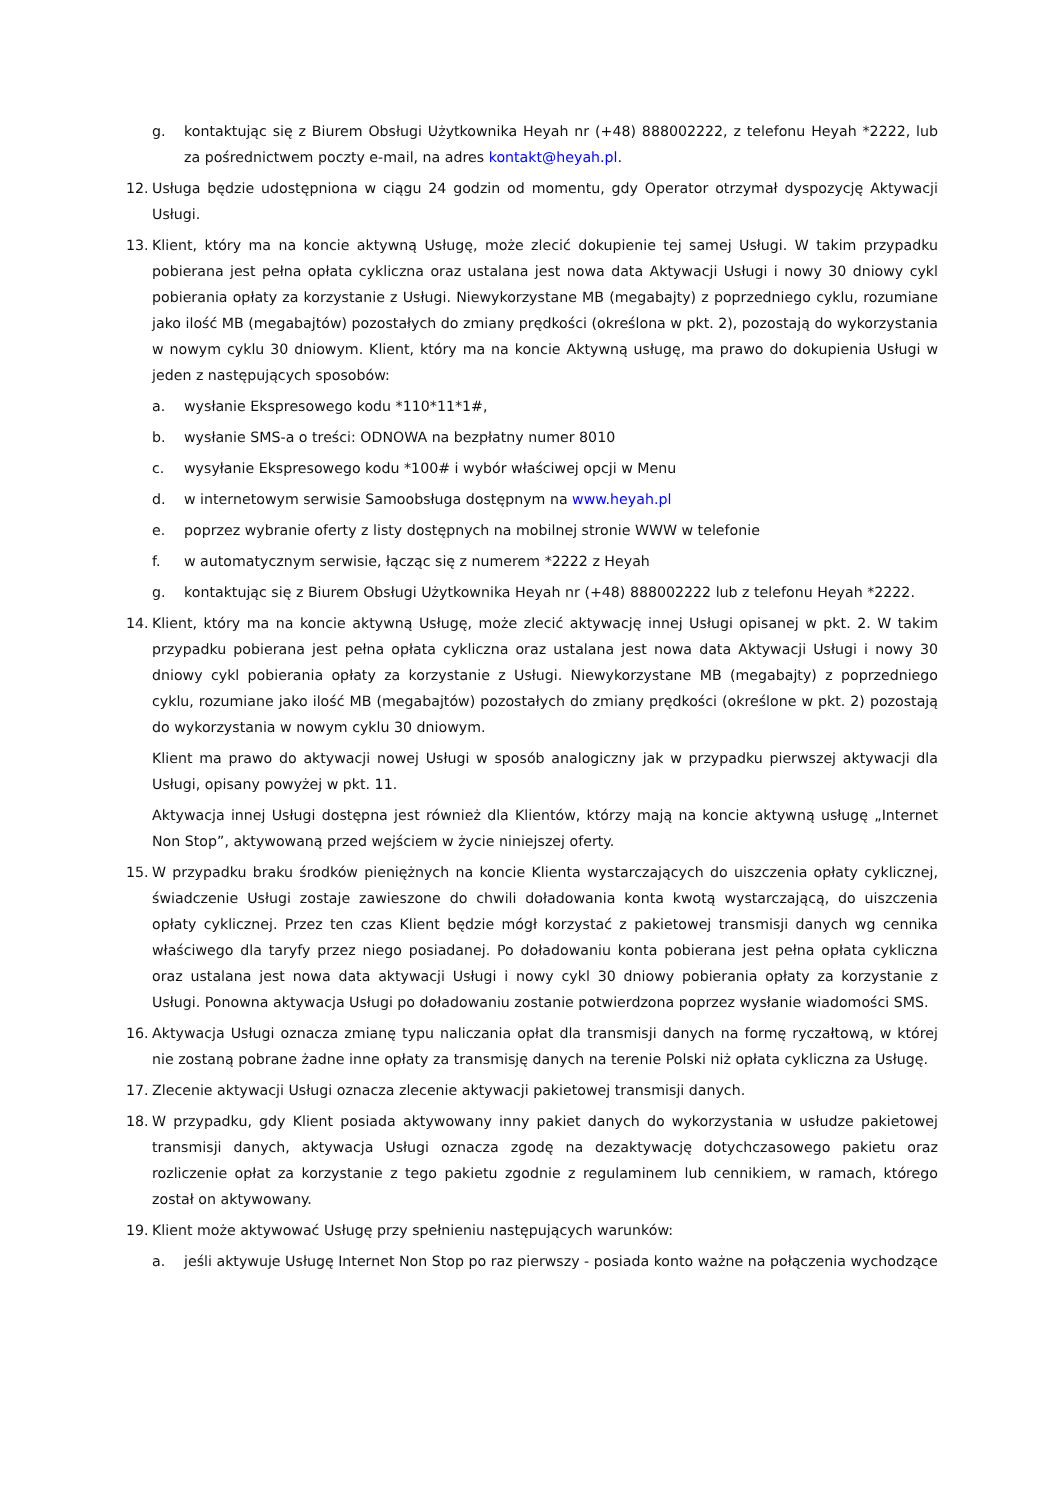g. kontaktując się z Biurem Obsługi Użytkownika Heyah nr (+48) 888002222, z telefonu Heyah *2222, lub za pośrednictwem poczty e-mail, na adres kontakt@heyah.pl.
12. Usługa będzie udostępniona w ciągu 24 godzin od momentu, gdy Operator otrzymał dyspozycję Aktywacji Usługi.
13. Klient, który ma na koncie aktywną Usługę, może zlecić dokupienie tej samej Usługi. W takim przypadku pobierana jest pełna opłata cykliczna oraz ustalana jest nowa data Aktywacji Usługi i nowy 30 dniowy cykl pobierania opłaty za korzystanie z Usługi. Niewykorzystane MB (megabajty) z poprzedniego cyklu, rozumiane jako ilość MB (megabajtów) pozostałych do zmiany prędkości (określona w pkt. 2), pozostają do wykorzystania w nowym cyklu 30 dniowym. Klient, który ma na koncie Aktywną usługę, ma prawo do dokupienia Usługi w jeden z następujących sposobów:
a. wysłanie Ekspresowego kodu *110*11*1#,
b. wysłanie SMS-a o treści: ODNOWA na bezpłatny numer 8010
c. wysyłanie Ekspresowego kodu *100# i wybór właściwej opcji w Menu
d. w internetowym serwisie Samoobsługa dostępnym na www.heyah.pl
e. poprzez wybranie oferty z listy dostępnych na mobilnej stronie WWW w telefonie
f. w automatycznym serwisie, łącząc się z numerem *2222 z Heyah
g. kontaktując się z Biurem Obsługi Użytkownika Heyah nr (+48) 888002222 lub z telefonu Heyah *2222.
14. Klient, który ma na koncie aktywną Usługę, może zlecić aktywację innej Usługi opisanej w pkt. 2. W takim przypadku pobierana jest pełna opłata cykliczna oraz ustalana jest nowa data Aktywacji Usługi i nowy 30 dniowy cykl pobierania opłaty za korzystanie z Usługi. Niewykorzystane MB (megabajty) z poprzedniego cyklu, rozumiane jako ilość MB (megabajtów) pozostałych do zmiany prędkości (określone w pkt. 2) pozostają do wykorzystania w nowym cyklu 30 dniowym.
Klient ma prawo do aktywacji nowej Usługi w sposób analogiczny jak w przypadku pierwszej aktywacji dla Usługi, opisany powyżej w pkt. 11.
Aktywacja innej Usługi dostępna jest również dla Klientów, którzy mają na koncie aktywną usługę „Internet Non Stop”, aktywowaną przed wejściem w życie niniejszej oferty.
15. W przypadku braku środków pieniężnych na koncie Klienta wystarczających do uiszczenia opłaty cyklicznej, świadczenie Usługi zostaje zawieszone do chwili doładowania konta kwotą wystarczającą, do uiszczenia opłaty cyklicznej. Przez ten czas Klient będzie mógł korzystać z pakietowej transmisji danych wg cennika właściwego dla taryfy przez niego posiadanej. Po doładowaniu konta pobierana jest pełna opłata cykliczna oraz ustalana jest nowa data aktywacji Usługi i nowy cykl 30 dniowy pobierania opłaty za korzystanie z Usługi. Ponowna aktywacja Usługi po doładowaniu zostanie potwierdzona poprzez wysłanie wiadomości SMS.
16. Aktywacja Usługi oznacza zmianę typu naliczania opłat dla transmisji danych na formę ryczałtową, w której nie zostaną pobrane żadne inne opłaty za transmisję danych na terenie Polski niż opłata cykliczna za Usługę.
17. Zlecenie aktywacji Usługi oznacza zlecenie aktywacji pakietowej transmisji danych.
18. W przypadku, gdy Klient posiada aktywowany inny pakiet danych do wykorzystania w usłudze pakietowej transmisji danych, aktywacja Usługi oznacza zgodę na dezaktywację dotychczasowego pakietu oraz rozliczenie opłat za korzystanie z tego pakietu zgodnie z regulaminem lub cennikiem, w ramach, którego został on aktywowany.
19. Klient może aktywować Usługę przy spełnieniu następujących warunków:
a. jeśli aktywuje Usługę Internet Non Stop po raz pierwszy - posiada konto ważne na połączenia wychodzące